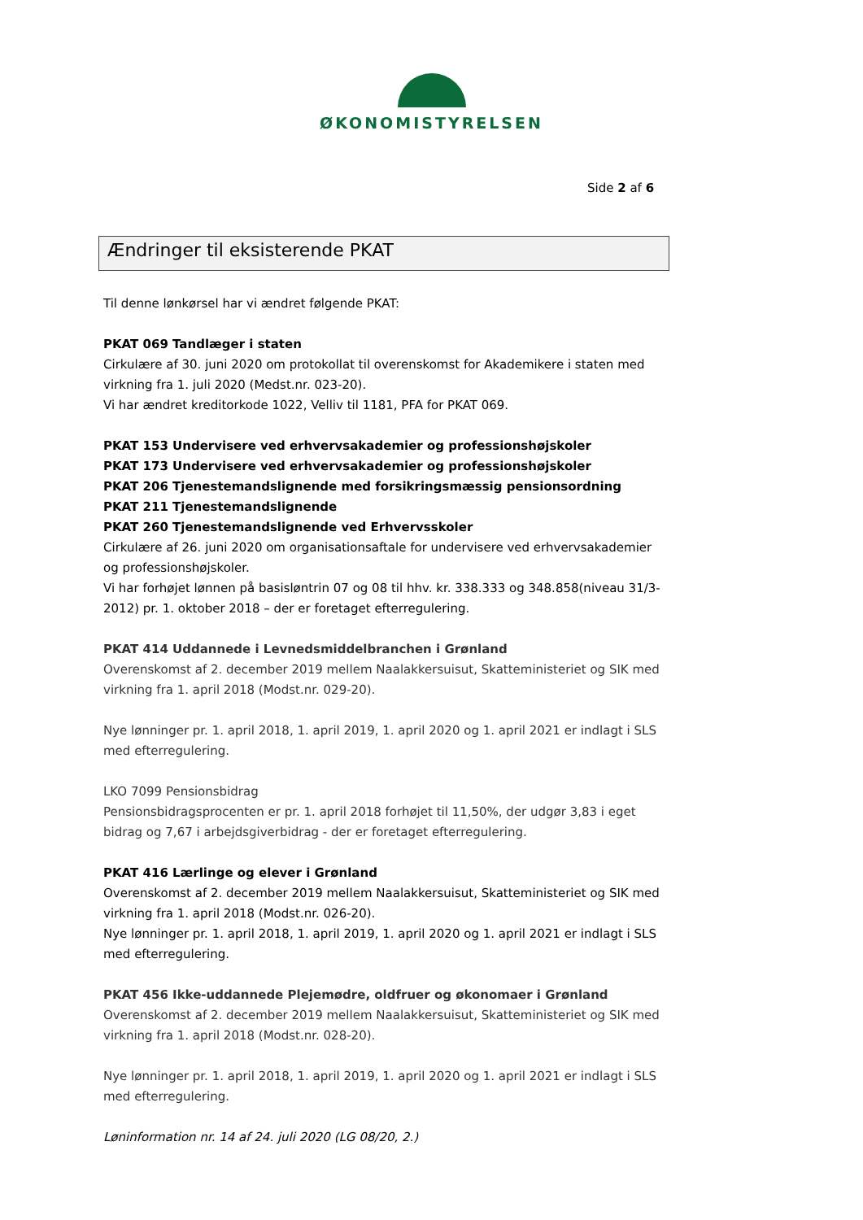ØKONOMISTYRELSEN
Side 2 af 6
Ændringer til eksisterende PKAT
Til denne lønkørsel har vi ændret følgende PKAT:
PKAT 069 Tandlæger i staten
Cirkulære af 30. juni 2020 om protokollat til overenskomst for Akademikere i staten med virkning fra 1. juli 2020 (Medst.nr. 023-20).
Vi har ændret kreditorkode 1022, Velliv til 1181, PFA for PKAT 069.
PKAT 153 Undervisere ved erhvervsakademier og professionshøjskoler
PKAT 173 Undervisere ved erhvervsakademier og professionshøjskoler
PKAT 206 Tjenestemandslignende med forsikringsmæssig pensionsordning
PKAT 211 Tjenestemandslignende
PKAT 260 Tjenestemandslignende ved Erhvervsskoler
Cirkulære af 26. juni 2020 om organisationsaftale for undervisere ved erhvervsakademier og professionshøjskoler.
Vi har forhøjet lønnen på basisløntrin 07 og 08 til hhv. kr. 338.333 og 348.858(niveau 31/3-2012) pr. 1. oktober 2018 – der er foretaget efterregulering.
PKAT 414 Uddannede i Levnedsmiddelbranchen i Grønland
Overenskomst af 2. december 2019 mellem Naalakkersuisut, Skatteministeriet og SIK med virkning fra 1. april 2018 (Modst.nr. 029-20).
Nye lønninger pr. 1. april 2018, 1. april 2019, 1. april 2020 og 1. april 2021 er indlagt i SLS med efterregulering.
LKO 7099 Pensionsbidrag
Pensionsbidragsprocenten er pr. 1. april 2018 forhøjet til 11,50%, der udgør 3,83 i eget bidrag og 7,67 i arbejdsgiverbidrag - der er foretaget efterregulering.
PKAT 416 Lærlinge og elever i Grønland
Overenskomst af 2. december 2019 mellem Naalakkersuisut, Skatteministeriet og SIK med virkning fra 1. april 2018 (Modst.nr. 026-20).
Nye lønninger pr. 1. april 2018, 1. april 2019, 1. april 2020 og 1. april 2021 er indlagt i SLS med efterregulering.
PKAT 456 Ikke-uddannede Plejemødre, oldfruer og økonomaer i Grønland
Overenskomst af 2. december 2019 mellem Naalakkersuisut, Skatteministeriet og SIK med virkning fra 1. april 2018 (Modst.nr. 028-20).
Nye lønninger pr. 1. april 2018, 1. april 2019, 1. april 2020 og 1. april 2021 er indlagt i SLS med efterregulering.
Løninformation nr. 14 af 24. juli 2020 (LG 08/20, 2.)